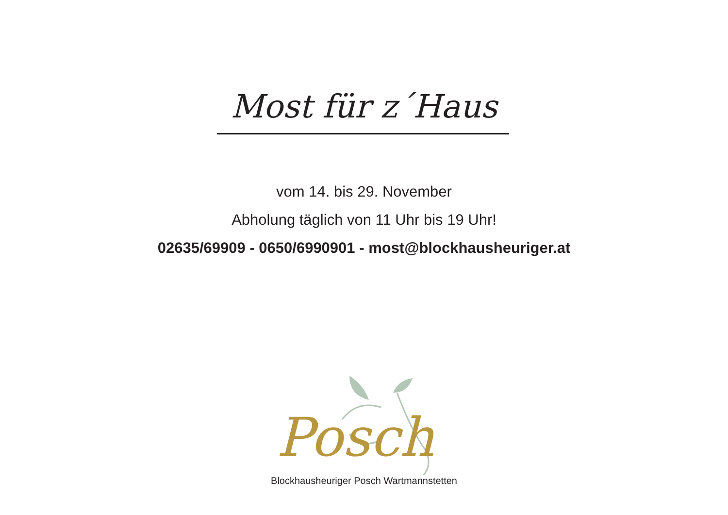Most für z´Haus
vom 14. bis 29. November
Abholung täglich von 11 Uhr bis 19 Uhr!
02635/69909 - 0650/6990901 - most@blockhausheuriger.at
Posch
Blockhausheuriger Posch Wartmannstetten